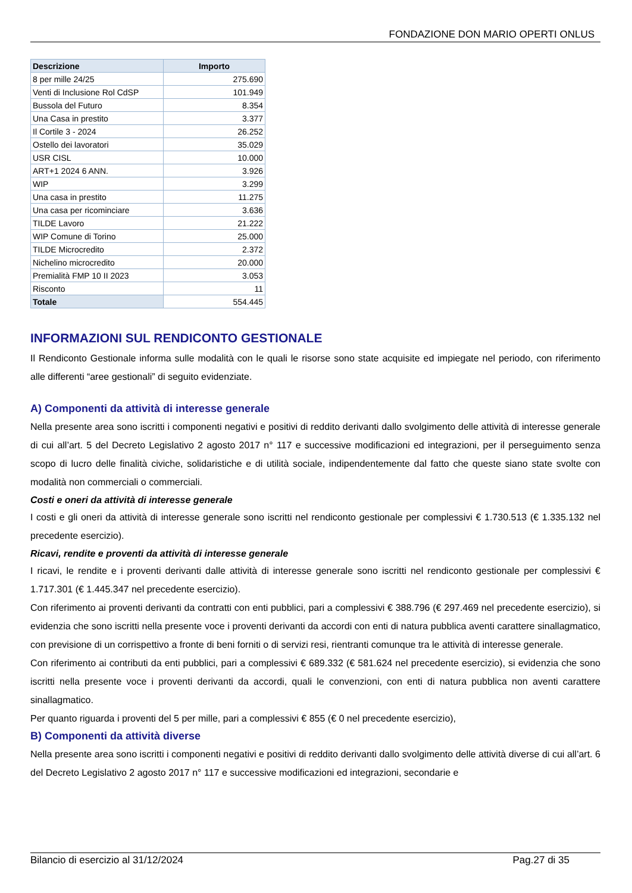FONDAZIONE DON MARIO OPERTI ONLUS
| Descrizione | Importo |
| --- | --- |
| 8 per mille 24/25 | 275.690 |
| Venti di Inclusione Rol CdSP | 101.949 |
| Bussola del Futuro | 8.354 |
| Una Casa in prestito | 3.377 |
| Il Cortile 3 - 2024 | 26.252 |
| Ostello dei lavoratori | 35.029 |
| USR CISL | 10.000 |
| ART+1 2024 6 ANN. | 3.926 |
| WIP | 3.299 |
| Una casa in prestito | 11.275 |
| Una casa per ricominciare | 3.636 |
| TILDE Lavoro | 21.222 |
| WIP Comune di Torino | 25.000 |
| TILDE Microcredito | 2.372 |
| Nichelino microcredito | 20.000 |
| Premialità FMP 10 II 2023 | 3.053 |
| Risconto | 11 |
| Totale | 554.445 |
INFORMAZIONI SUL RENDICONTO GESTIONALE
Il Rendiconto Gestionale informa sulle modalità con le quali le risorse sono state acquisite ed impiegate nel periodo, con riferimento alle differenti “aree gestionali” di seguito evidenziate.
A) Componenti da attività di interesse generale
Nella presente area sono iscritti i componenti negativi e positivi di reddito derivanti dallo svolgimento delle attività di interesse generale di cui all’art. 5 del Decreto Legislativo 2 agosto 2017 n° 117 e successive modificazioni ed integrazioni, per il perseguimento senza scopo di lucro delle finalità civiche, solidaristiche e di utilità sociale, indipendentemente dal fatto che queste siano state svolte con modalità non commerciali o commerciali.
Costi e oneri da attività di interesse generale
I costi e gli oneri da attività di interesse generale sono iscritti nel rendiconto gestionale per complessivi € 1.730.513 (€ 1.335.132 nel precedente esercizio).
Ricavi, rendite e proventi da attività di interesse generale
I ricavi, le rendite e i proventi derivanti dalle attività di interesse generale sono iscritti nel rendiconto gestionale per complessivi € 1.717.301 (€ 1.445.347 nel precedente esercizio).
Con riferimento ai proventi derivanti da contratti con enti pubblici, pari a complessivi € 388.796 (€ 297.469 nel precedente esercizio), si evidenzia che sono iscritti nella presente voce i proventi derivanti da accordi con enti di natura pubblica aventi carattere sinallagmatico, con previsione di un corrispettivo a fronte di beni forniti o di servizi resi, rientranti comunque tra le attività di interesse generale.
Con riferimento ai contributi da enti pubblici, pari a complessivi € 689.332 (€ 581.624 nel precedente esercizio), si evidenzia che sono iscritti nella presente voce i proventi derivanti da accordi, quali le convenzioni, con enti di natura pubblica non aventi carattere sinallagmatico.
Per quanto riguarda i proventi del 5 per mille, pari a complessivi € 855 (€ 0 nel precedente esercizio),
B) Componenti da attività diverse
Nella presente area sono iscritti i componenti negativi e positivi di reddito derivanti dallo svolgimento delle attività diverse di cui all’art. 6 del Decreto Legislativo 2 agosto 2017 n° 117 e successive modificazioni ed integrazioni, secondarie e
Bilancio di esercizio al 31/12/2024 Pag.27 di 35